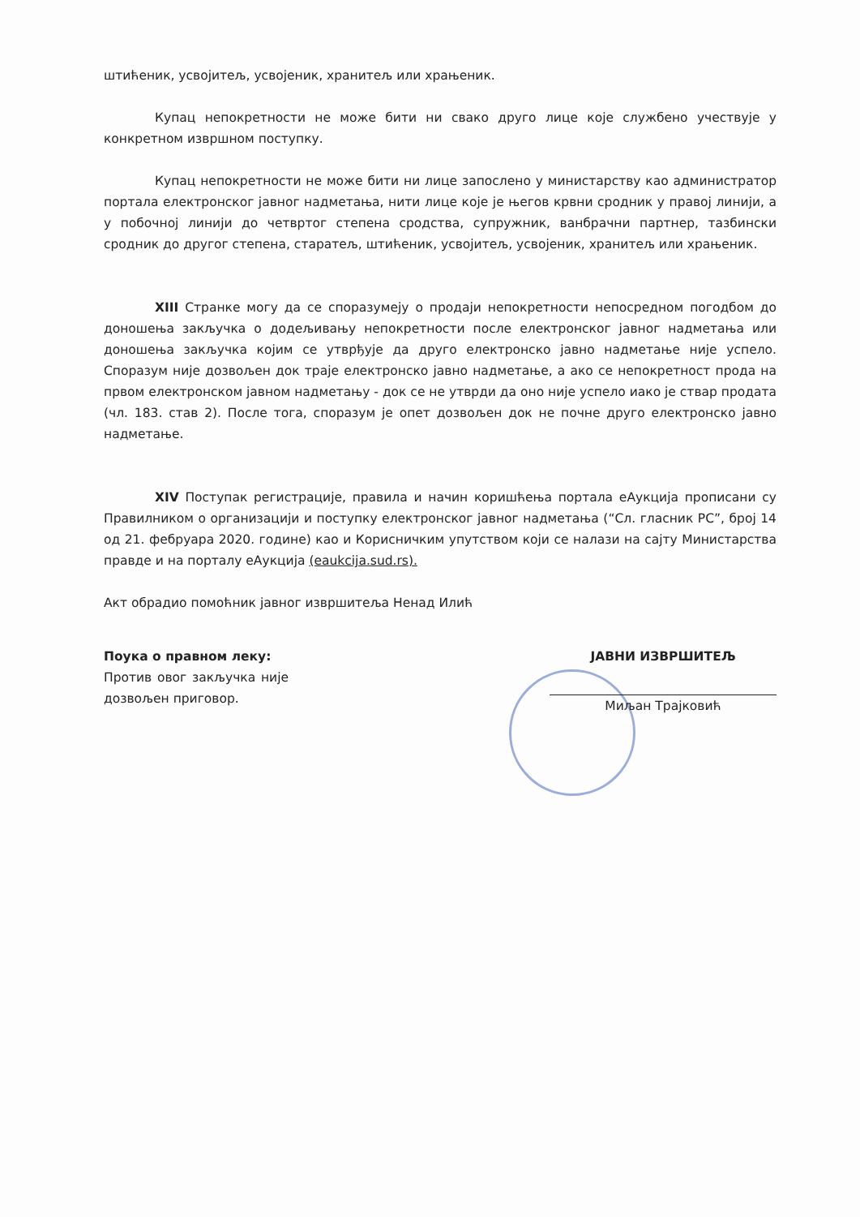штићеник, усвојитељ, усвојеник, хранитељ или храњеник.
Купац непокретности не може бити ни свако друго лице које службено учествује у конкретном извршном поступку.
Купац непокретности не може бити ни лице запослено у министарству као администратор портала електронског јавног надметања, нити лице које је његов крвни сродник у правој линији, а у побочној линији до четвртог степена сродства, супружник, ванбрачни партнер, тазбински сродник до другог степена, старатељ, штићеник, усвојитељ, усвојеник, хранитељ или храњеник.
XIII Странке могу да се споразумеју о продаји непокретности непосредном погодбом до доношења закључка о додељивању непокретности после електронског јавног надметања или доношења закључка којим се утврђује да друго електронско јавно надметање није успело. Споразум није дозвољен док траје електронско јавно надметање, а ако се непокретност прода на првом електронском јавном надметању - док се не утврди да оно није успело иако је ствар продата (чл. 183. став 2). После тога, споразум је опет дозвољен док не почне друго електронско јавно надметање.
XIV Поступак регистрације, правила и начин коришћења портала еАукција прописани су Правилником о организацији и поступку електронског јавног надметања (“Сл. гласник РС”, број 14 од 21. фебруара 2020. године) као и Корисничким упутством који се налази на сајту Министарства правде и на порталу еАукција (eaukcija.sud.rs).
Акт обрадио помоћник јавног извршитеља Ненад Илић
Поука о правном леку:
Против овог закључка није дозвољен приговор.
ЈАВНИ ИЗВРШИТЕЉ
Миљан Трајковић